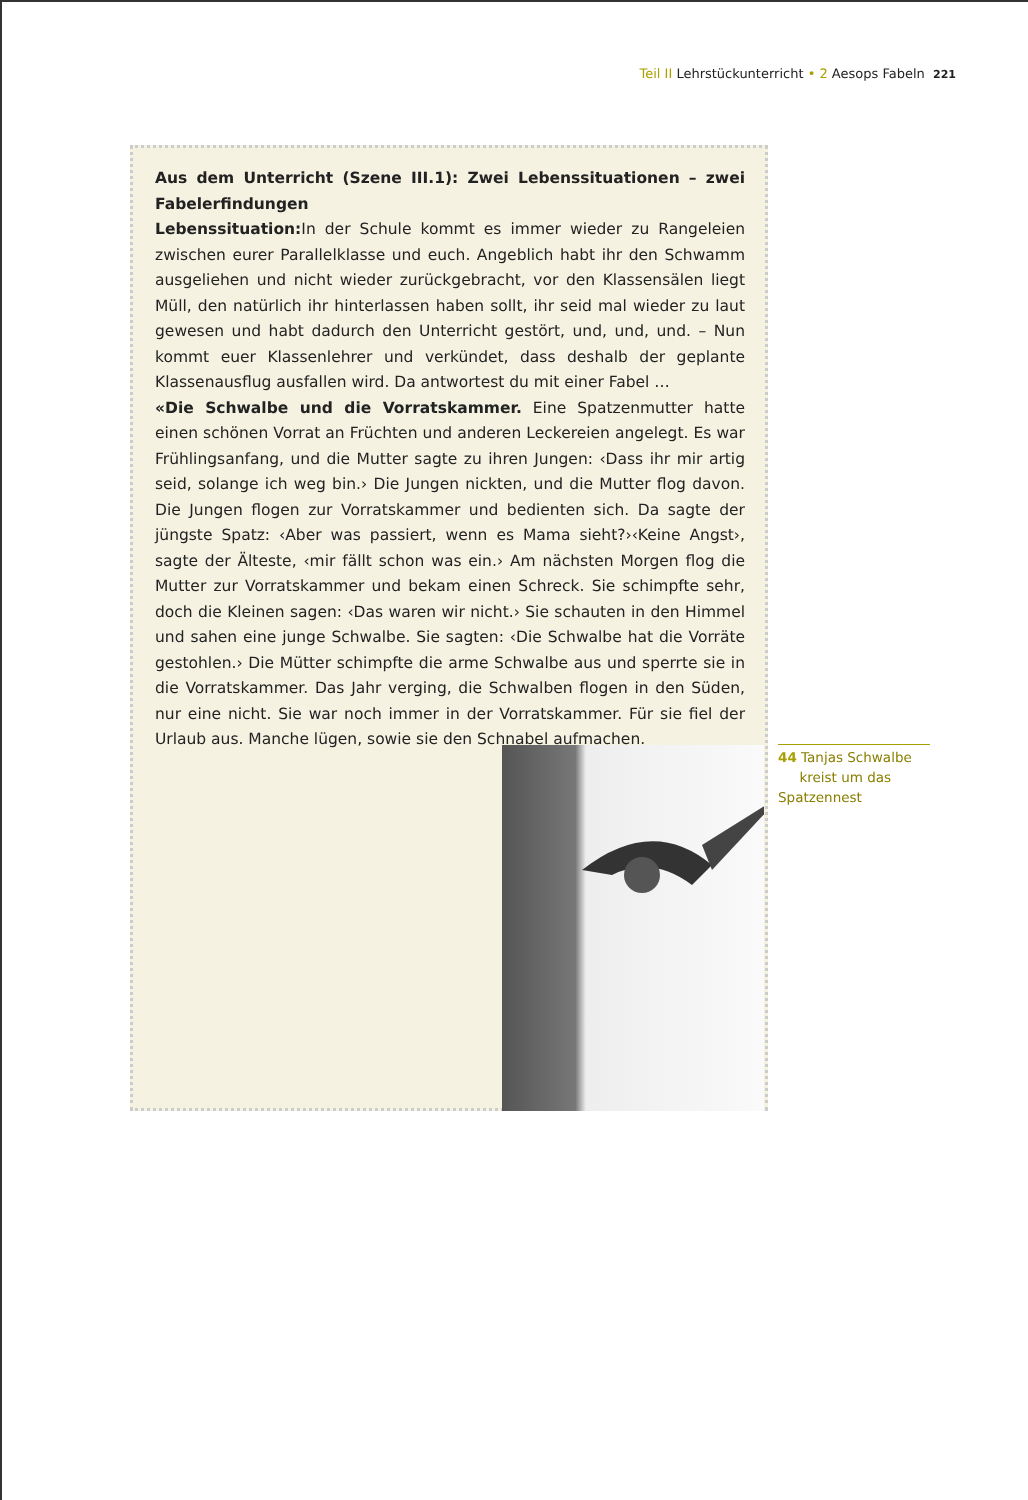Teil II Lehrstückunterricht • 2 Aesops Fabeln 221
Aus dem Unterricht (Szene III.1): Zwei Lebenssituationen – zwei Fabelerfindungen
Lebenssituation: In der Schule kommt es immer wieder zu Rangeleien zwischen eurer Parallelklasse und euch. Angeblich habt ihr den Schwamm ausgeliehen und nicht wieder zurückgebracht, vor den Klassensälen liegt Müll, den natürlich ihr hinterlassen haben sollt, ihr seid mal wieder zu laut gewesen und habt dadurch den Unterricht gestört, und, und, und. – Nun kommt euer Klassenlehrer und verkündet, dass deshalb der geplante Klassenausflug ausfallen wird. Da antwortest du mit einer Fabel …
«Die Schwalbe und die Vorratskammer. Eine Spatzenmutter hatte einen schönen Vorrat an Früchten und anderen Leckereien angelegt. Es war Frühlingsanfang, und die Mutter sagte zu ihren Jungen: ‹Dass ihr mir artig seid, solange ich weg bin.› Die Jungen nickten, und die Mutter flog davon. Die Jungen flogen zur Vorratskammer und bedienten sich. Da sagte der jüngste Spatz: ‹Aber was passiert, wenn es Mama sieht?›‹Keine Angst›, sagte der Älteste, ‹mir fällt schon was ein.› Am nächsten Morgen flog die Mutter zur Vorratskammer und bekam einen Schreck. Sie schimpfte sehr, doch die Kleinen sagen: ‹Das waren wir nicht.› Sie schauten in den Himmel und sahen eine junge Schwalbe. Sie sagten: ‹Die Schwalbe hat die Vorräte gestohlen.› Die Mütter schimpfte die arme Schwalbe aus und sperrte sie in die Vorratskammer. Das Jahr verging, die Schwalben flogen in den Süden, nur eine nicht. Sie war noch immer in der Vorratskammer. Für sie fiel der Urlaub aus. Manche lügen, sowie sie den Schnabel aufmachen.
44 Tanjas Schwalbe
kreist um das Spatzennest